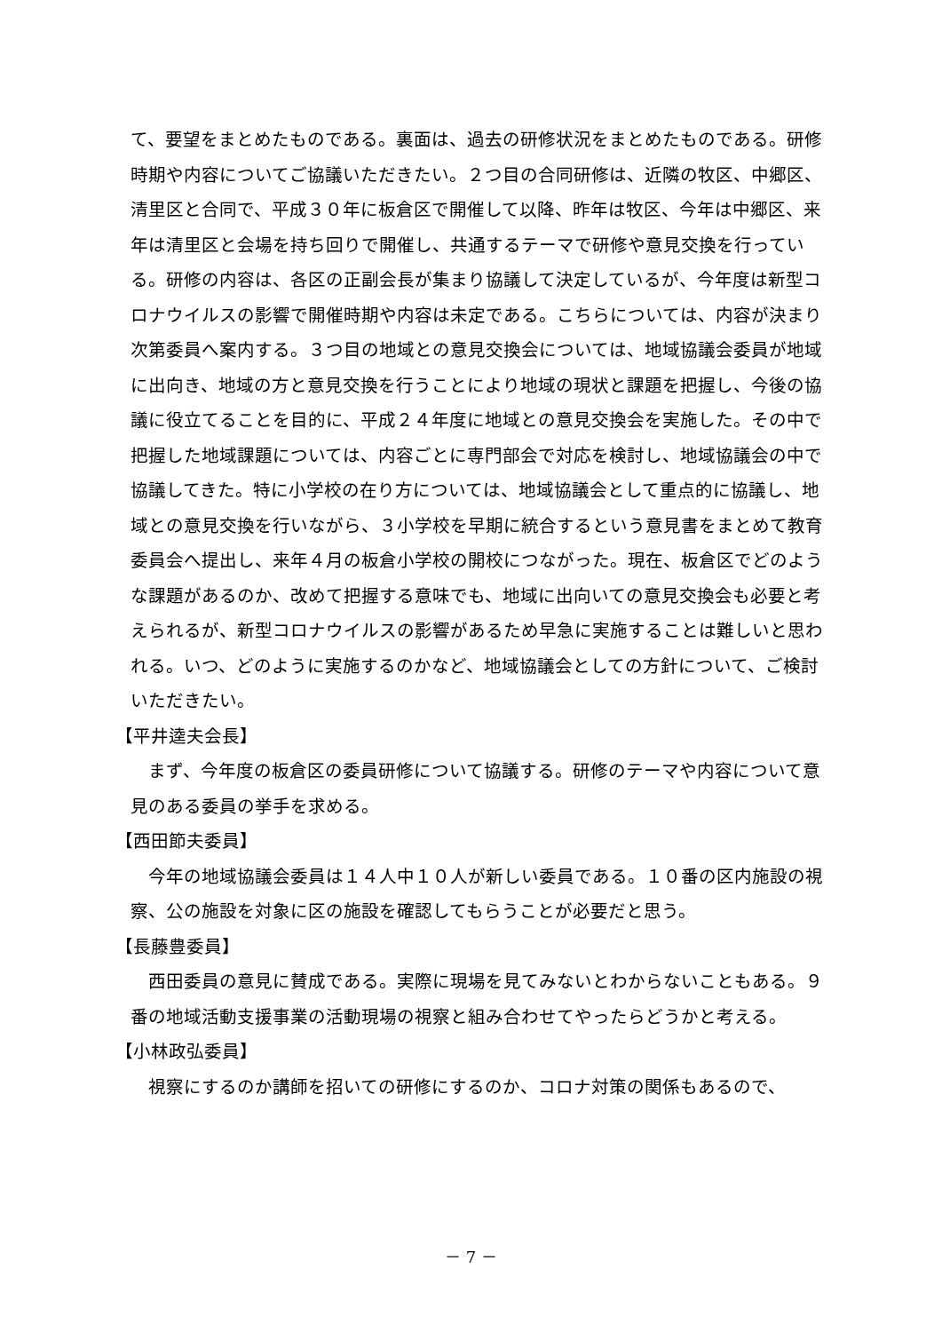て、要望をまとめたものである。裏面は、過去の研修状況をまとめたものである。研修時期や内容についてご協議いただきたい。２つ目の合同研修は、近隣の牧区、中郷区、清里区と合同で、平成３０年に板倉区で開催して以降、昨年は牧区、今年は中郷区、来年は清里区と会場を持ち回りで開催し、共通するテーマで研修や意見交換を行っている。研修の内容は、各区の正副会長が集まり協議して決定しているが、今年度は新型コロナウイルスの影響で開催時期や内容は未定である。こちらについては、内容が決まり次第委員へ案内する。３つ目の地域との意見交換会については、地域協議会委員が地域に出向き、地域の方と意見交換を行うことにより地域の現状と課題を把握し、今後の協議に役立てることを目的に、平成２４年度に地域との意見交換会を実施した。その中で把握した地域課題については、内容ごとに専門部会で対応を検討し、地域協議会の中で協議してきた。特に小学校の在り方については、地域協議会として重点的に協議し、地域との意見交換を行いながら、３小学校を早期に統合するという意見書をまとめて教育委員会へ提出し、来年４月の板倉小学校の開校につながった。現在、板倉区でどのような課題があるのか、改めて把握する意味でも、地域に出向いての意見交換会も必要と考えられるが、新型コロナウイルスの影響があるため早急に実施することは難しいと思われる。いつ、どのように実施するのかなど、地域協議会としての方針について、ご検討いただきたい。
【平井逵夫会長】
まず、今年度の板倉区の委員研修について協議する。研修のテーマや内容について意見のある委員の挙手を求める。
【西田節夫委員】
今年の地域協議会委員は１４人中１０人が新しい委員である。１０番の区内施設の視察、公の施設を対象に区の施設を確認してもらうことが必要だと思う。
【長藤豊委員】
西田委員の意見に賛成である。実際に現場を見てみないとわからないこともある。９番の地域活動支援事業の活動現場の視察と組み合わせてやったらどうかと考える。
【小林政弘委員】
視察にするのか講師を招いての研修にするのか、コロナ対策の関係もあるので、
－ 7 －